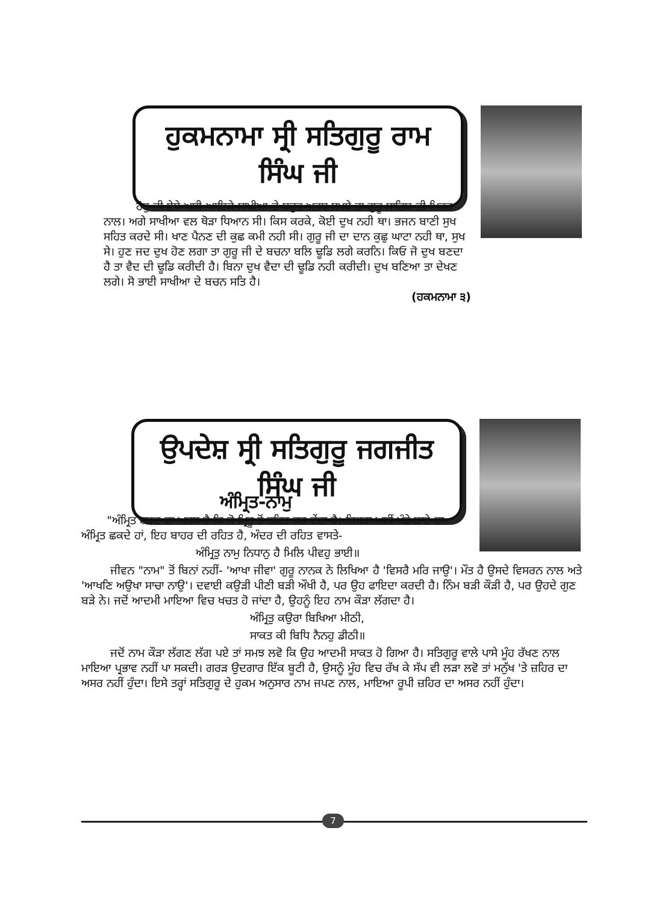ਹੁਕਮਨਾਮਾ ਸ੍ਰੀ ਸਤਿਗੁਰੂ ਰਾਮ ਸਿੰਘ ਜੀ
ਹੋਰੁ ਜੀ ਏਥੇ ਅਸੀ ਆਇਕੇ ਸਾਖੀਆ ਦੇ ਬਹੁਤ ਅਰਥ ਸਮਝੇ ਹਾ ਗੁਰੂ ਸਾਹਿਬ ਦੀ ਮਿਹਰ ਨਾਲ। ਅਗੇ ਸਾਖੀਆ ਵਲ ਥੋੜਾ ਧਿਆਨ ਸੀ। ਕਿਸ ਕਰਕੇ, ਕੋਈ ਦੁਖ ਨਹੀ ਥਾ। ਭਜਨ ਬਾਣੀ ਸੁਖ ਸਹਿਤ ਕਰਦੇ ਸੀ। ਖਾਣ ਪੈਨਣ ਦੀ ਕੁਛ ਕਮੀ ਨਹੀ ਸੀ। ਗੁਰੂ ਜੀ ਦਾ ਦਾਨ ਕੁਛੁ ਘਾਟਾ ਨਹੀ ਥਾ, ਸੁਖ ਸੇ। ਹੁਣ ਜਦ ਦੁਖ ਹੋਣ ਲਗਾ ਤਾ ਗੁਰੂ ਜੀ ਦੇ ਬਚਨਾ ਬਲਿ ਢੂਡਿ ਲਗੇ ਕਰਨਿ। ਕਿਓ ਜੋ ਦੁਖ ਬਣਦਾ ਹੈ ਤਾ ਵੈਦ ਦੀ ਢੂਡਿ ਕਰੀਦੀ ਹੈ। ਬਿਨਾ ਦੁਖ ਵੈਦਾ ਦੀ ਢੂਡਿ ਨਹੀ ਕਰੀਦੀ। ਦੁਖ ਬਣਿਆ ਤਾ ਦੇਖਣ ਲਗੇ। ਸੋ ਭਾਈ ਸਾਖੀਆ ਦੇ ਬਚਨ ਸਤਿ ਹੈ।
(ਹਕਮਨਾਮਾ ੩)
ਉਪਦੇਸ਼ ਸ੍ਰੀ ਸਤਿਗੁਰੂ ਜਗਜੀਤ ਸਿੰਘ ਜੀ
ਅੰਮ੍ਰਿਤ-ਨਾਮੁ
"ਅੰਮ੍ਰਿਤ ਸ਼ਬਦ ਦਾ ਅਰਥ ਹੈ ਕਿ ਜੋ ਮ੍ਰਿਤੂ ਤੋਂ ਰਹਿਤ ਕਰ ਦੇਂਦਾ ਹੈ। ਜਿਹੜਾ ਅਸੀਂ ਖੰਡੇ-ਬਾਟੇ ਦਾ ਅੰਮ੍ਰਿਤ ਛਕਦੇ ਹਾਂ, ਇਹ ਬਾਹਰ ਦੀ ਰਹਿਤ ਹੈ, ਅੰਦਰ ਦੀ ਰਹਿਤ ਵਾਸਤੇ-
ਅੰਮ੍ਰਿਤੁ ਨਾਮੁ ਨਿਧਾਨੁ ਹੈ ਮਿਲਿ ਪੀਵਹੁ ਭਾਈ॥
ਜੀਵਨ "ਨਾਮ" ਤੋਂ ਬਿਨਾਂ ਨਹੀਂ- 'ਆਖਾ ਜੀਵਾ' ਗੁਰੂ ਨਾਨਕ ਨੇ ਲਿਖਿਆ ਹੈ 'ਵਿਸਰੈ ਮਰਿ ਜਾਉ'। ਮੌਤ ਹੈ ਉਸਦੇ ਵਿਸਰਨ ਨਾਲ ਅਤੇ 'ਆਖਣਿ ਅਉਖਾ ਸਾਚਾ ਨਾਉ'। ਦਵਾਈ ਕਉੜੀ ਪੀਣੀ ਬੜੀ ਔਖੀ ਹੈ, ਪਰ ਉਹ ਫਾਇਦਾ ਕਰਦੀ ਹੈ। ਨਿੰਮ ਬੜੀ ਕੌੜੀ ਹੈ, ਪਰ ਉਹਦੇ ਗੁਣ ਬੜੇ ਨੇ। ਜਦੋਂ ਆਦਮੀ ਮਾਇਆ ਵਿਚ ਖਚਤ ਹੋ ਜਾਂਦਾ ਹੈ, ਉਹਨੂੰ ਇਹ ਨਾਮ ਕੌੜਾ ਲੱਗਦਾ ਹੈ।
ਅੰਮ੍ਰਿਤੁ ਕਉਰਾ ਬਿਖਿਆ ਮੀਠੀ,
ਸਾਕਤ ਕੀ ਬਿਧਿ ਨੈਨਹੁ ਡੀਠੀ॥
ਜਦੋਂ ਨਾਮ ਕੌੜਾ ਲੱਗਣ ਲੱਗ ਪਏ ਤਾਂ ਸਮਝ ਲਵੋ ਕਿ ਉਹ ਆਦਮੀ ਸਾਕਤ ਹੋ ਗਿਆ ਹੈ। ਸਤਿਗੁਰੂ ਵਾਲੇ ਪਾਸੇ ਮੂੰਹ ਰੱਖਣ ਨਾਲ ਮਾਇਆ ਪ੍ਰਭਾਵ ਨਹੀਂ ਪਾ ਸਕਦੀ। ਗਰੜ ਉਦਗਾਰ ਇੱਕ ਬੂਟੀ ਹੈ, ਉਸਨੂੰ ਮੂੰਹ ਵਿਚ ਰੱਖ ਕੇ ਸੱਪ ਵੀ ਲੜਾ ਲਵੋ ਤਾਂ ਮਨੁੱਖ 'ਤੇ ਜ਼ਹਿਰ ਦਾ ਅਸਰ ਨਹੀਂ ਹੁੰਦਾ। ਇਸੇ ਤਰ੍ਹਾਂ ਸਤਿਗੁਰੂ ਦੇ ਹੁਕਮ ਅਨੁਸਾਰ ਨਾਮ ਜਪਣ ਨਾਲ, ਮਾਇਆ ਰੂਪੀ ਜ਼ਹਿਰ ਦਾ ਅਸਰ ਨਹੀਂ ਹੁੰਦਾ।
7